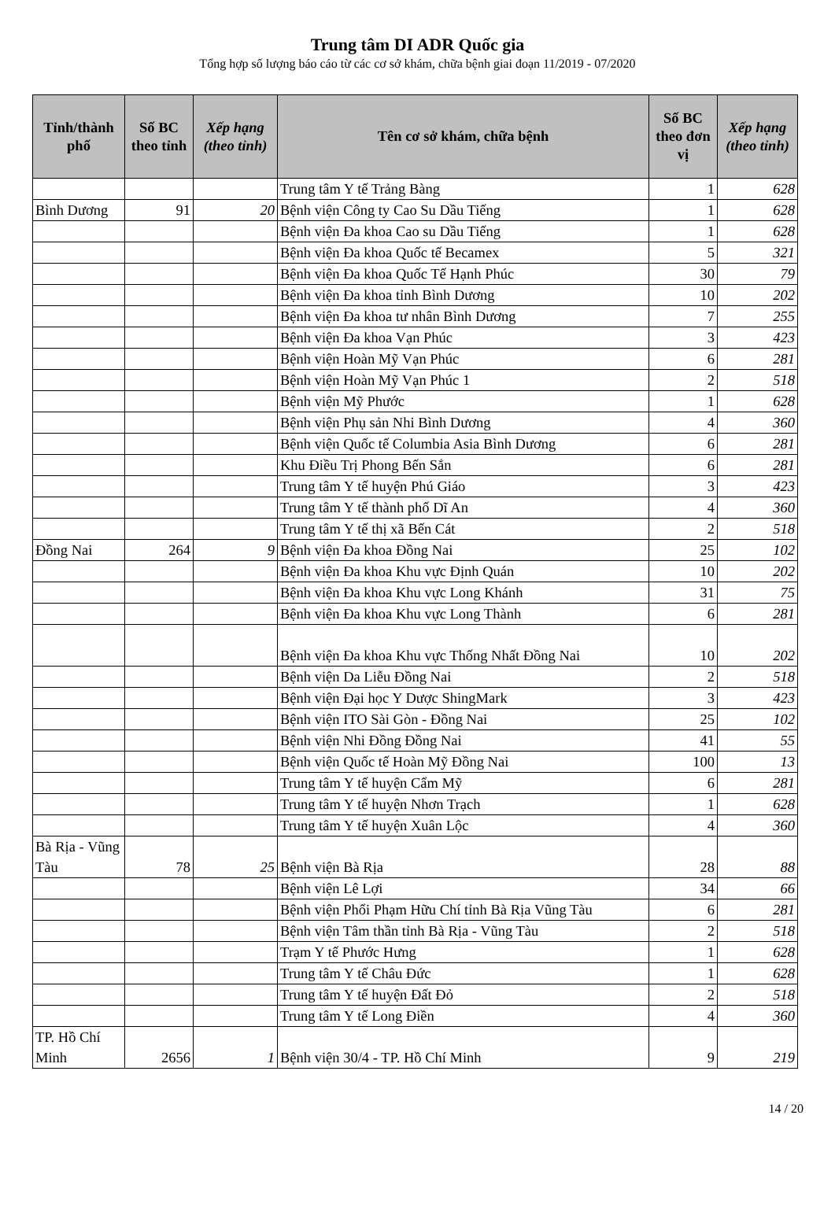Trung tâm DI ADR Quốc gia
Tổng hợp số lượng báo cáo từ các cơ sở khám, chữa bệnh giai đoạn 11/2019 - 07/2020
| Tỉnh/thành phố | Số BC theo tỉnh | Xếp hạng (theo tỉnh) | Tên cơ sở khám, chữa bệnh | Số BC theo đơn vị | Xếp hạng (theo tỉnh) |
| --- | --- | --- | --- | --- | --- |
| | | | Trung tâm Y tế Trảng Bàng | 1 | 628 |
| Bình Dương | 91 | 20 | Bệnh viện Công ty Cao Su Dầu Tiếng | 1 | 628 |
| | | | Bệnh viện Đa khoa Cao su Dầu Tiếng | 1 | 628 |
| | | | Bệnh viện Đa khoa Quốc tế Becamex | 5 | 321 |
| | | | Bệnh viện Đa khoa Quốc Tế Hạnh Phúc | 30 | 79 |
| | | | Bệnh viện Đa khoa tỉnh Bình Dương | 10 | 202 |
| | | | Bệnh viện Đa khoa tư nhân Bình Dương | 7 | 255 |
| | | | Bệnh viện Đa khoa Vạn Phúc | 3 | 423 |
| | | | Bệnh viện Hoàn Mỹ Vạn Phúc | 6 | 281 |
| | | | Bệnh viện Hoàn Mỹ Vạn Phúc 1 | 2 | 518 |
| | | | Bệnh viện Mỹ Phước | 1 | 628 |
| | | | Bệnh viện Phụ sản Nhi Bình Dương | 4 | 360 |
| | | | Bệnh viện Quốc tế Columbia Asia Bình Dương | 6 | 281 |
| | | | Khu Điều Trị Phong Bến Sắn | 6 | 281 |
| | | | Trung tâm Y tế huyện Phú Giáo | 3 | 423 |
| | | | Trung tâm Y tế thành phố Dĩ An | 4 | 360 |
| | | | Trung tâm Y tế thị xã Bến Cát | 2 | 518 |
| Đồng Nai | 264 | 9 | Bệnh viện Đa khoa Đồng Nai | 25 | 102 |
| | | | Bệnh viện Đa khoa Khu vực Định Quán | 10 | 202 |
| | | | Bệnh viện Đa khoa Khu vực Long Khánh | 31 | 75 |
| | | | Bệnh viện Đa khoa Khu vực Long Thành | 6 | 281 |
| | | | Bệnh viện Đa khoa Khu vực Thống Nhất Đồng Nai | 10 | 202 |
| | | | Bệnh viện Da Liễu Đồng Nai | 2 | 518 |
| | | | Bệnh viện Đại học Y Dược ShingMark | 3 | 423 |
| | | | Bệnh viện ITO Sài Gòn - Đồng Nai | 25 | 102 |
| | | | Bệnh viện Nhi Đồng Đồng Nai | 41 | 55 |
| | | | Bệnh viện Quốc tế Hoàn Mỹ Đồng Nai | 100 | 13 |
| | | | Trung tâm Y tế huyện Cẩm Mỹ | 6 | 281 |
| | | | Trung tâm Y tế huyện Nhơn Trạch | 1 | 628 |
| | | | Trung tâm Y tế huyện Xuân Lộc | 4 | 360 |
| Bà Rịa - Vũng Tàu | 78 | 25 | Bệnh viện Bà Rịa | 28 | 88 |
| | | | Bệnh viện Lê Lợi | 34 | 66 |
| | | | Bệnh viện Phổi Phạm Hữu Chí tỉnh Bà Rịa Vũng Tàu | 6 | 281 |
| | | | Bệnh viện Tâm thần tỉnh Bà Rịa - Vũng Tàu | 2 | 518 |
| | | | Trạm Y tế Phước Hưng | 1 | 628 |
| | | | Trung tâm Y tế Châu Đức | 1 | 628 |
| | | | Trung tâm Y tế huyện Đất Đỏ | 2 | 518 |
| | | | Trung tâm Y tế Long Điền | 4 | 360 |
| TP. Hồ Chí Minh | 2656 | 1 | Bệnh viện 30/4 - TP. Hồ Chí Minh | 9 | 219 |
14 / 20